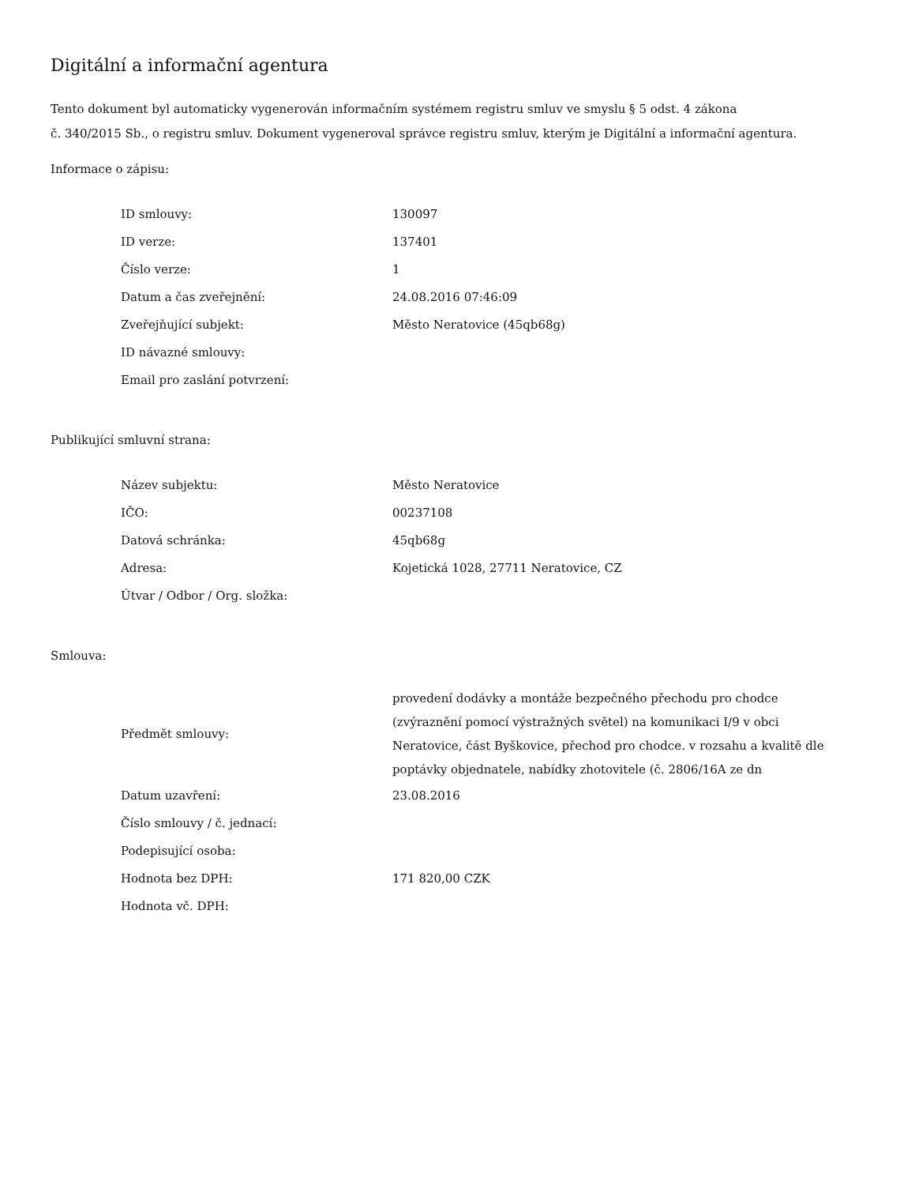Digitální a informační agentura
Tento dokument byl automaticky vygenerován informačním systémem registru smluv ve smyslu § 5 odst. 4 zákona
č. 340/2015 Sb., o registru smluv. Dokument vygeneroval správce registru smluv, kterým je Digitální a informační agentura.
Informace o zápisu:
| ID smlouvy: | 130097 |
| ID verze: | 137401 |
| Číslo verze: | 1 |
| Datum a čas zveřejnění: | 24.08.2016 07:46:09 |
| Zveřejňující subjekt: | Město Neratovice (45qb68g) |
| ID návazné smlouvy: | |
| Email pro zaslání potvrzení: | |
Publikující smluvní strana:
| Název subjektu: | Město Neratovice |
| IČO: | 00237108 |
| Datová schránka: | 45qb68g |
| Adresa: | Kojetická 1028, 27711 Neratovice, CZ |
| Útvar / Odbor / Org. složka: | |
Smlouva:
| Předmět smlouvy: | provedení dodávky a montáže bezpečného přechodu pro chodce (zvýraznění pomocí výstražných světel) na komunikaci I/9 v obci Neratovice, část Byškovice, přechod pro chodce. v rozsahu a kvalitě dle poptávky objednatele, nabídky zhotovitele (č. 2806/16A ze dn |
| Datum uzavření: | 23.08.2016 |
| Číslo smlouvy / č. jednací: | |
| Podepisující osoba: | |
| Hodnota bez DPH: | 171 820,00 CZK |
| Hodnota vč. DPH: | |